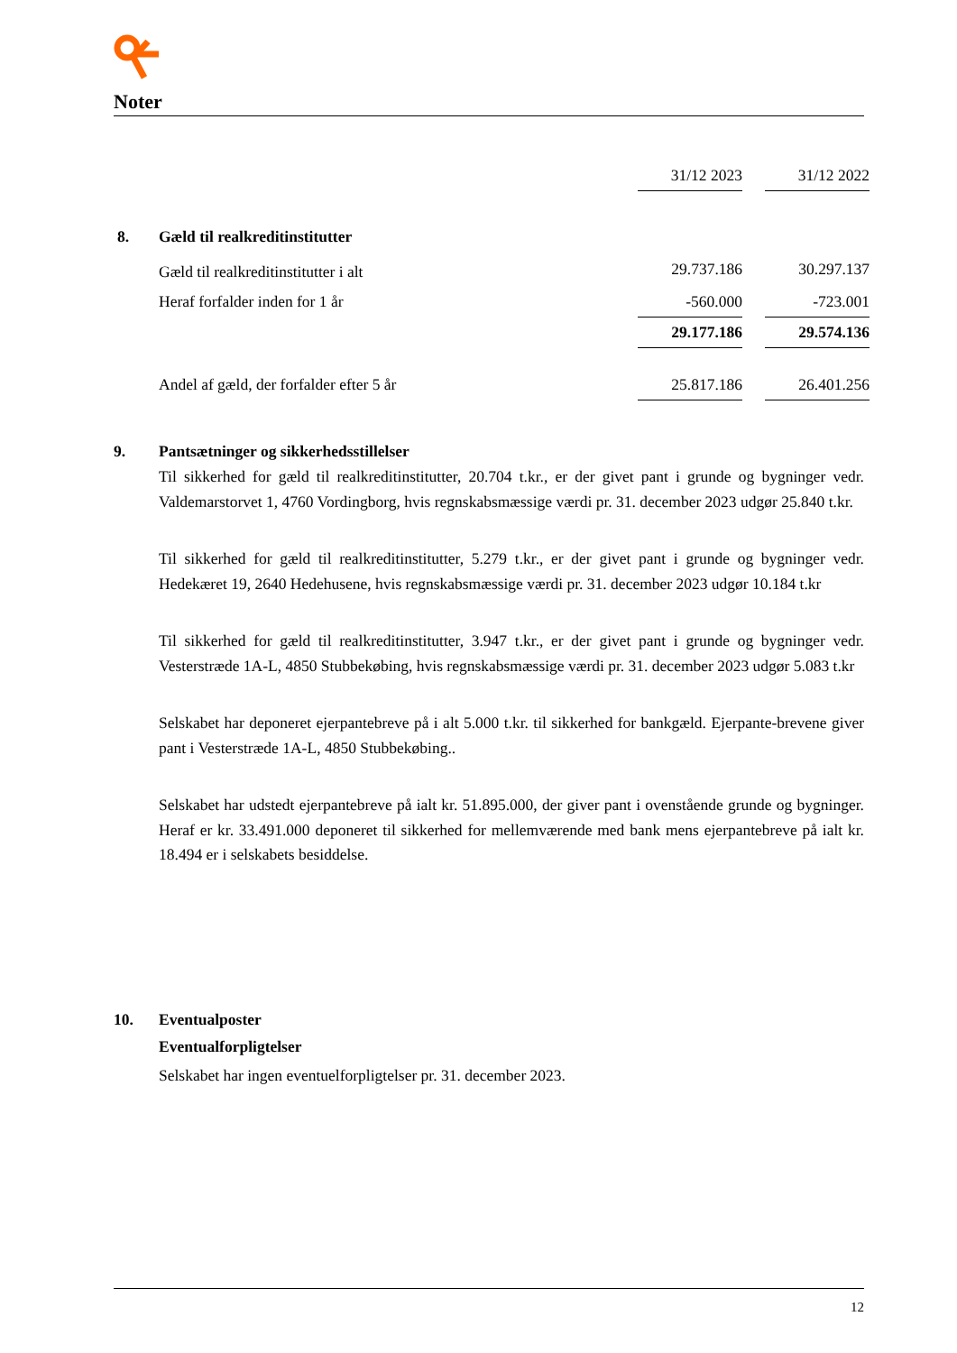Noter
| | 31/12 2023 | | 31/12 2022 |
| 8. Gæld til realkreditinstitutter | | | |
| Gæld til realkreditinstitutter i alt | 29.737.186 | | 30.297.137 |
| Heraf forfalder inden for 1 år | -560.000 | | -723.001 |
| | 29.177.186 | | 29.574.136 |
| Andel af gæld, der forfalder efter 5 år | 25.817.186 | | 26.401.256 |
9. Pantsætninger og sikkerhedsstillelser
Til sikkerhed for gæld til realkreditinstitutter, 20.704 t.kr., er der givet pant i grunde og bygninger vedr. Valdemarstorvet 1, 4760 Vordingborg, hvis regnskabsmæssige værdi pr. 31. december 2023 udgør 25.840 t.kr.
Til sikkerhed for gæld til realkreditinstitutter, 5.279 t.kr., er der givet pant i grunde og bygninger vedr. Hedekæret 19, 2640 Hedehusene, hvis regnskabsmæssige værdi pr. 31. december 2023 udgør 10.184 t.kr
Til sikkerhed for gæld til realkreditinstitutter, 3.947 t.kr., er der givet pant i grunde og bygninger vedr. Vesterstræde 1A-L, 4850 Stubbekøbing, hvis regnskabsmæssige værdi pr. 31. december 2023 udgør 5.083 t.kr
Selskabet har deponeret ejerpantebreve på i alt 5.000 t.kr. til sikkerhed for bankgæld. Ejerpante-brevene giver pant i Vesterstræde 1A-L, 4850 Stubbekøbing..
Selskabet har udstedt ejerpantebreve på ialt kr. 51.895.000, der giver pant i ovenstående grunde og bygninger. Heraf er kr. 33.491.000 deponeret til sikkerhed for mellemværende med bank mens ejerpantebreve på ialt kr. 18.494 er i selskabets besiddelse.
10. Eventualposter
Eventualforpligtelser
Selskabet har ingen eventuelforpligtelser pr. 31. december 2023.
12